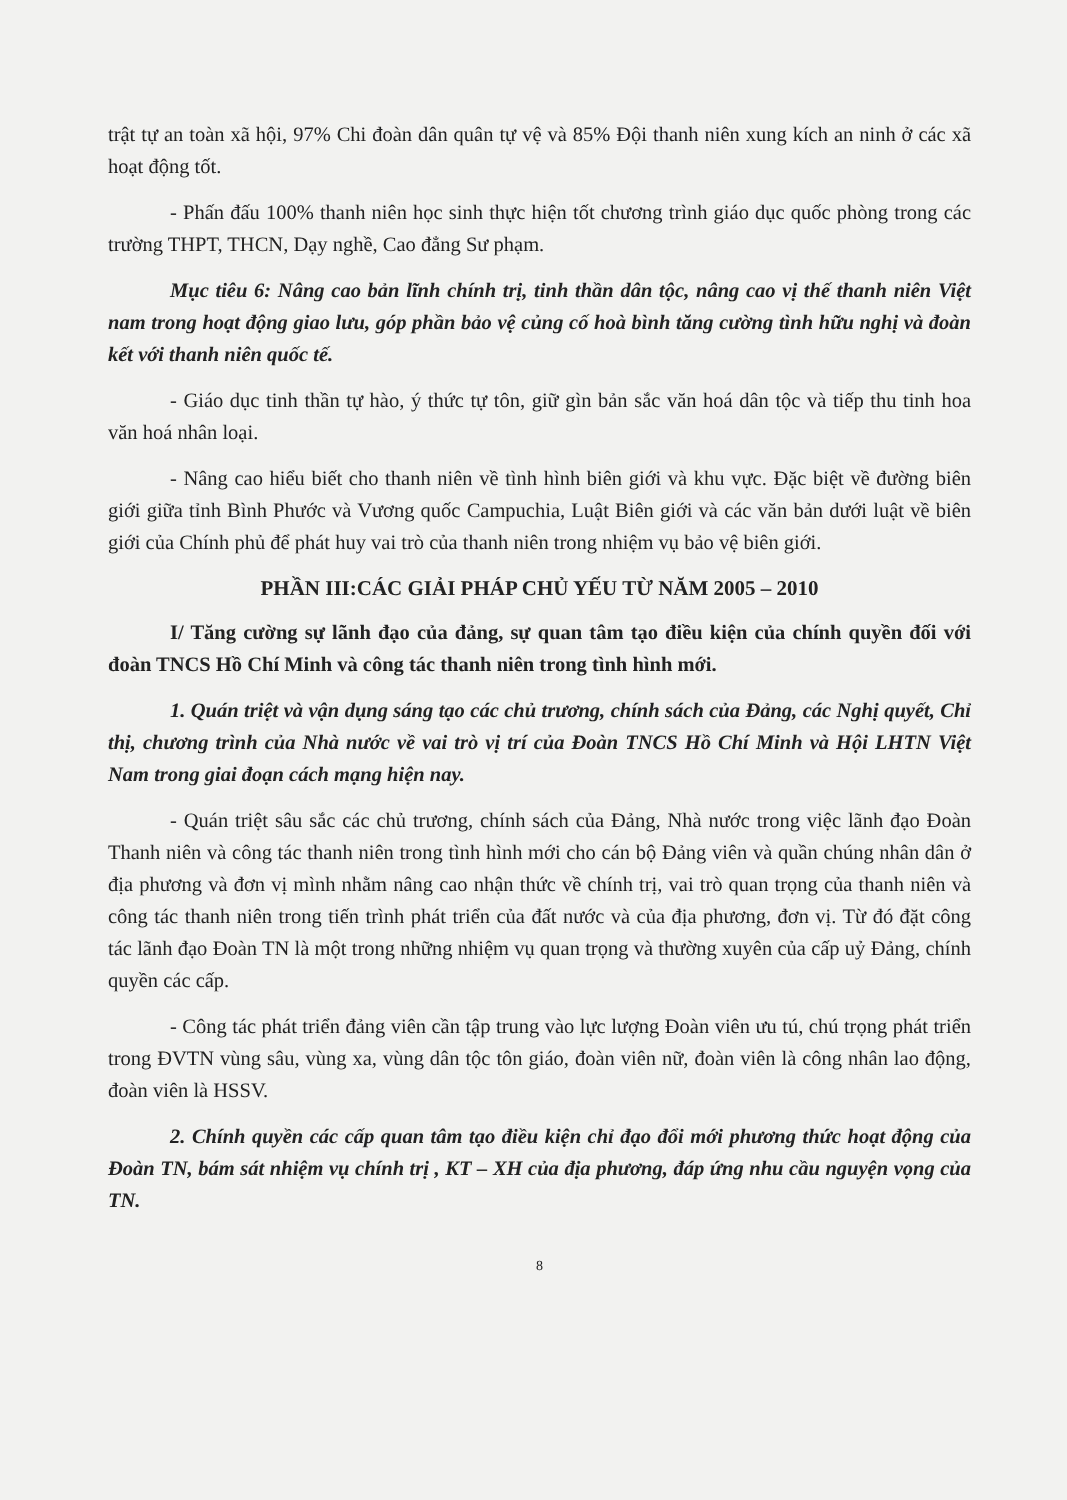trật tự an toàn xã hội, 97% Chi đoàn dân quân tự vệ và 85% Đội thanh niên xung kích an ninh ở các xã hoạt động tốt.
- Phấn đấu 100% thanh niên học sinh thực hiện tốt chương trình giáo dục quốc phòng trong các trường THPT, THCN, Dạy nghề, Cao đẳng Sư phạm.
Mục tiêu 6: Nâng cao bản lĩnh chính trị, tinh thần dân tộc, nâng cao vị thế thanh niên Việt nam trong hoạt động giao lưu, góp phần bảo vệ củng cố hoà bình tăng cường tình hữu nghị và đoàn kết với thanh niên quốc tế.
- Giáo dục tinh thần tự hào, ý thức tự tôn, giữ gìn bản sắc văn hoá dân tộc và tiếp thu tinh hoa văn hoá nhân loại.
- Nâng cao hiểu biết cho thanh niên về tình hình biên giới và khu vực. Đặc biệt về đường biên giới giữa tỉnh Bình Phước và Vương quốc Campuchia, Luật Biên giới và các văn bản dưới luật về biên giới của Chính phủ để phát huy vai trò của thanh niên trong nhiệm vụ bảo vệ biên giới.
PHẦN III:CÁC GIẢI PHÁP CHỦ YẾU TỪ NĂM 2005 – 2010
I/ Tăng cường sự lãnh đạo của đảng, sự quan tâm tạo điều kiện của chính quyền đối với đoàn TNCS Hồ Chí Minh và công tác thanh niên trong tình hình mới.
1. Quán triệt và vận dụng sáng tạo các chủ trương, chính sách của Đảng, các Nghị quyết, Chỉ thị, chương trình của Nhà nước về vai trò vị trí của Đoàn TNCS Hồ Chí Minh và Hội LHTN Việt Nam trong giai đoạn cách mạng hiện nay.
- Quán triệt sâu sắc các chủ trương, chính sách của Đảng, Nhà nước trong việc lãnh đạo Đoàn Thanh niên và công tác thanh niên trong tình hình mới cho cán bộ Đảng viên và quần chúng nhân dân ở địa phương và đơn vị mình nhằm nâng cao nhận thức về chính trị, vai trò quan trọng của thanh niên và công tác thanh niên trong tiến trình phát triển của đất nước và của địa phương, đơn vị. Từ đó đặt công tác lãnh đạo Đoàn TN là một trong những nhiệm vụ quan trọng và thường xuyên của cấp uỷ Đảng, chính quyền các cấp.
- Công tác phát triển đảng viên cần tập trung vào lực lượng Đoàn viên ưu tú, chú trọng phát triển trong ĐVTN vùng sâu, vùng xa, vùng dân tộc tôn giáo, đoàn viên nữ, đoàn viên là công nhân lao động, đoàn viên là HSSV.
2. Chính quyền các cấp quan tâm tạo điều kiện chỉ đạo đổi mới phương thức hoạt động của Đoàn TN, bám sát nhiệm vụ chính trị , KT – XH của địa phương, đáp ứng nhu cầu nguyện vọng của TN.
8